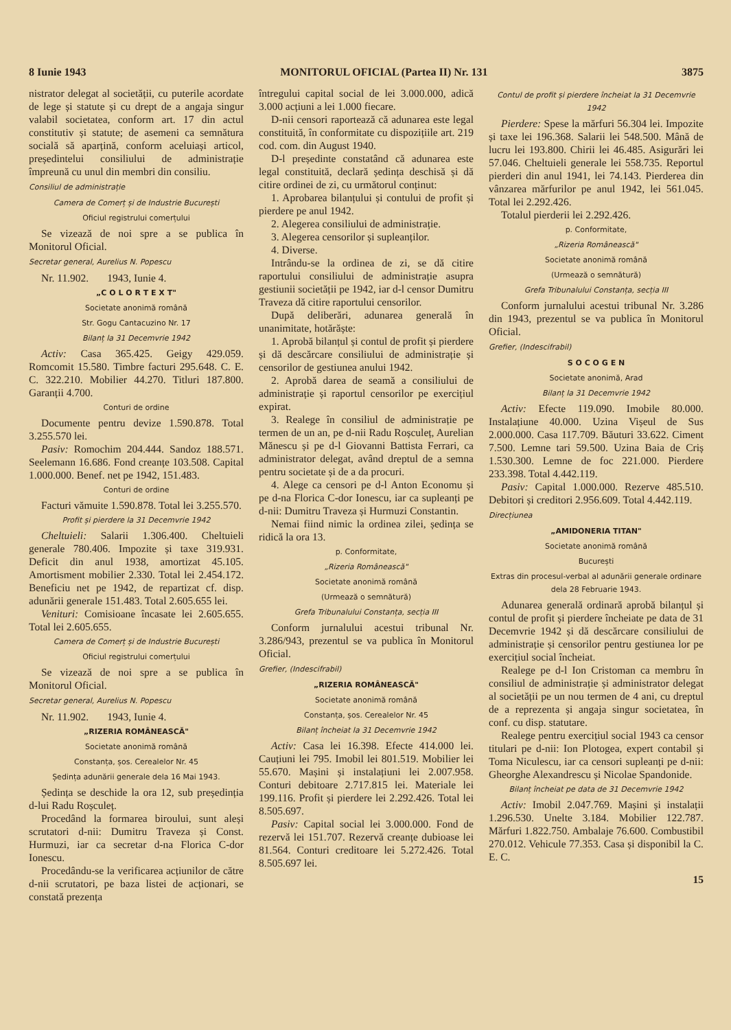8 Iunie 1943 MONITORUL OFICIAL (Partea II) Nr. 131 3875
nistrator delegat al societății, cu puterile acordate de lege și statute și cu drept de a angaja singur valabil societatea, conform art. 17 din actul constitutiv și statute; de asemeni ca semnătura socială să aparțină, conform aceluiași articol, președintelui consiliului de administrație împreună cu unul din membri din consiliu.
Consiliul de administrație
Camera de Comerț și de Industrie București
Oficiul registrului comerțului
Se vizează de noi spre a se publica în Monitorul Oficial.
Secretar general, Aurelius N. Popescu
Nr. 11.902. 1943, Iunie 4.
„C O L O R T E X T"
Societate anonimă română
Str. Gogu Cantacuzino Nr. 17
Bilanț la 31 Decemvrie 1942
Activ: Casa 365.425. Geigy 429.059. Romcomit 15.580. Timbre facturi 295.648. C. E. C. 322.210. Mobilier 44.270. Titluri 187.800. Garanții 4.700.
Conturi de ordine
Documente pentru devize 1.590.878. Total 3.255.570 lei.
Pasiv: Romochim 204.444. Sandoz 188.571. Seelemann 16.686. Fond creanțe 103.508. Capital 1.000.000. Benef. net pe 1942, 151.483.
Conturi de ordine
Facturi vămuite 1.590.878. Total lei 3.255.570.
Profit și pierdere la 31 Decemvrie 1942
Cheltuieli: Salarii 1.306.400. Cheltuieli generale 780.406. Impozite și taxe 319.931. Deficit din anul 1938, amortizat 45.105. Amortisment mobilier 2.330. Total lei 2.454.172. Beneficiu net pe 1942, de repartizat cf. disp. adunării generale 151.483. Total 2.605.655 lei.
Venituri: Comisioane încasate lei 2.605.655. Total lei 2.605.655.
Camera de Comerț și de Industrie București
Oficiul registrului comerțului
Se vizează de noi spre a se publica în Monitorul Oficial.
Secretar general, Aurelius N. Popescu
Nr. 11.902. 1943, Iunie 4.
„RIZERIA ROMÂNEASCĂ"
Societate anonimă română
Constanța, șos. Cerealelor Nr. 45
Ședința adunării generale dela 16 Mai 1943.
Ședința se deschide la ora 12, sub președinția d-lui Radu Roșculeț.
Procedând la formarea biroului, sunt aleși scrutatori d-nii: Dumitru Traveza și Const. Hurmuzi, iar ca secretar d-na Florica C-dor Ionescu.
Procedându-se la verificarea acțiunilor de către d-nii scrutatori, pe baza listei de acționari, se constată prezența
întregului capital social de lei 3.000.000, adică 3.000 acțiuni a lei 1.000 fiecare.
D-nii censori raportează că adunarea este legal constituită, în conformitate cu dispozițiile art. 219 cod. com. din August 1940.
D-l președinte constatând că adunarea este legal constituită, declară ședința deschisă și dă citire ordinei de zi, cu următorul conținut:
1. Aprobarea bilanțului și contului de profit și pierdere pe anul 1942.
2. Alegerea consiliului de administrație.
3. Alegerea censorilor și supleanților.
4. Diverse.
Intrându-se la ordinea de zi, se dă citire raportului consiliului de administrație asupra gestiunii societății pe 1942, iar d-l censor Dumitru Traveza dă citire raportului censorilor.
După deliberări, adunarea generală în unanimitate, hotărăște:
1. Aprobă bilanțul și contul de profit și pierdere și dă descărcare consiliului de administrație și censorilor de gestiunea anului 1942.
2. Aprobă darea de seamă a consiliului de administrație și raportul censorilor pe exercițiul expirat.
3. Realege în consiliul de administrație pe termen de un an, pe d-nii Radu Roșculeț, Aurelian Mănescu și pe d-l Giovanni Battista Ferrari, ca administrator delegat, având dreptul de a semna pentru societate și de a da procuri.
4. Alege ca censori pe d-l Anton Economu și pe d-na Florica C-dor Ionescu, iar ca supleanți pe d-nii: Dumitru Traveza și Hurmuzi Constantin.
Nemai fiind nimic la ordinea zilei, ședința se ridică la ora 13.
p. Conformitate,
„Rizeria Românească"
Societate anonimă română
(Urmează o semnătură)
Grefa Tribunalului Constanța, secția III
Conform jurnalului acestui tribunal Nr. 3.286/943, prezentul se va publica în Monitorul Oficial.
Grefier, (Indescifrabil)
„RIZERIA ROMÂNEASCĂ"
Societate anonimă română
Constanța, șos. Cerealelor Nr. 45
Bilanț încheiat la 31 Decemvrie 1942
Activ: Casa lei 16.398. Efecte 414.000 lei. Cauțiuni lei 795. Imobil lei 801.519. Mobilier lei 55.670. Mașini și instalațiuni lei 2.007.958. Conturi debitoare 2.717.815 lei. Materiale lei 199.116. Profit și pierdere lei 2.292.426. Total lei 8.505.697.
Pasiv: Capital social lei 3.000.000. Fond de rezervă lei 151.707. Rezervă creanțe dubioase lei 81.564. Conturi creditoare lei 5.272.426. Total 8.505.697 lei.
Contul de profit și pierdere încheiat la 31 Decemvrie 1942
Pierdere: Spese la mărfuri 56.304 lei. Impozite și taxe lei 196.368. Salarii lei 548.500. Mână de lucru lei 193.800. Chirii lei 46.485. Asigurări lei 57.046. Cheltuieli generale lei 558.735. Reportul pierderi din anul 1941, lei 74.143. Pierderea din vânzarea mărfurilor pe anul 1942, lei 561.045. Total lei 2.292.426.
Totalul pierderii lei 2.292.426.
p. Conformitate,
„Rizeria Românească"
Societate anonimă română
(Urmează o semnătură)
Grefa Tribunalului Constanța, secția III
Conform jurnalului acestui tribunal Nr. 3.286 din 1943, prezentul se va publica în Monitorul Oficial.
Grefier, (Indescifrabil)
S O C O G E N
Societate anonimă, Arad
Bilanț la 31 Decemvrie 1942
Activ: Efecte 119.090. Imobile 80.000. Instalațiune 40.000. Uzina Vișeul de Sus 2.000.000. Casa 117.709. Băuturi 33.622. Ciment 7.500. Lemne tari 59.500. Uzina Baia de Criș 1.530.300. Lemne de foc 221.000. Pierdere 233.398. Total 4.442.119.
Pasiv: Capital 1.000.000. Rezerve 485.510. Debitori și creditori 2.956.609. Total 4.442.119.
Direcțiunea
„AMIDONERIA TITAN"
Societate anonimă română
București
Extras din procesul-verbal al adunării generale ordinare dela 28 Februarie 1943.
Adunarea generală ordinară aprobă bilanțul și contul de profit și pierdere încheiate pe data de 31 Decemvrie 1942 și dă descărcare consiliului de administrație și censorilor pentru gestiunea lor pe exercițiul social încheiat.
Realege pe d-l Ion Cristoman ca membru în consiliul de administrație și administrator delegat al societății pe un nou termen de 4 ani, cu dreptul de a reprezenta și angaja singur societatea, în conf. cu disp. statutare.
Realege pentru exercițiul social 1943 ca censor titulari pe d-nii: Ion Plotogea, expert contabil și Toma Niculescu, iar ca censori supleanți pe d-nii: Gheorghe Alexandrescu și Nicolae Spandonide.
Bilanț încheiat pe data de 31 Decemvrie 1942
Activ: Imobil 2.047.769. Mașini și instalații 1.296.530. Unelte 3.184. Mobilier 122.787. Mărfuri 1.822.750. Ambalaje 76.600. Combustibil 270.012. Vehicule 77.353. Casa și disponibil la C. E. C.
15